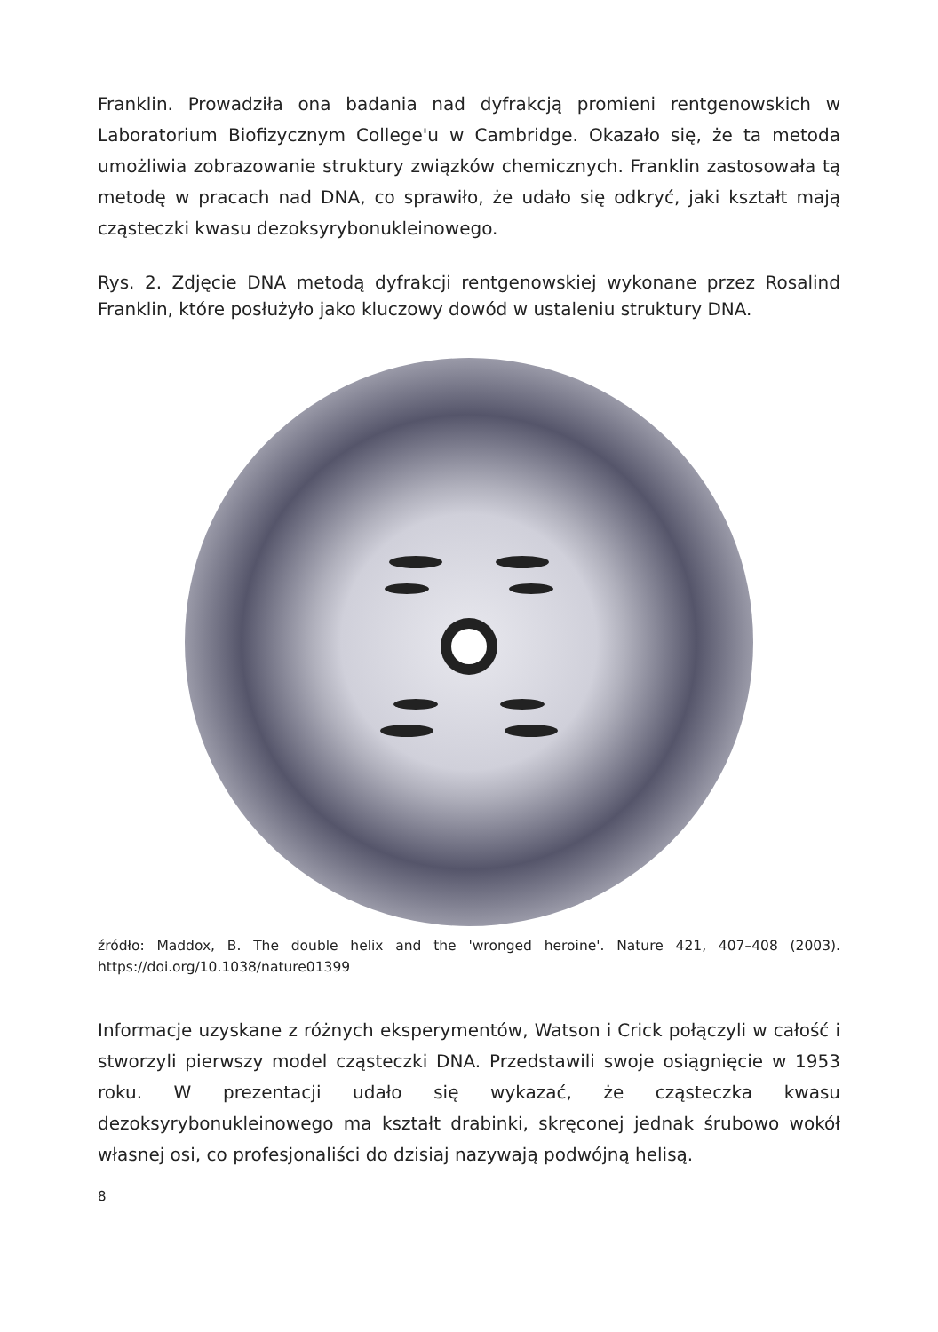Franklin. Prowadziła ona badania nad dyfrakcją promieni rentgenowskich w Laboratorium Biofizycznym College'u w Cambridge. Okazało się, że ta metoda umożliwia zobrazowanie struktury związków chemicznych. Franklin zastosowała tą metodę w pracach nad DNA, co sprawiło, że udało się odkryć, jaki kształt mają cząsteczki kwasu dezoksyrybonukleinowego.
Rys. 2. Zdjęcie DNA metodą dyfrakcji rentgenowskiej wykonane przez Rosalind Franklin, które posłużyło jako kluczowy dowód w ustaleniu struktury DNA.
źródło: Maddox, B. The double helix and the 'wronged heroine'. Nature 421, 407–408 (2003). https://doi.org/10.1038/nature01399
Informacje uzyskane z różnych eksperymentów, Watson i Crick połączyli w całość i stworzyli pierwszy model cząsteczki DNA. Przedstawili swoje osiągnięcie w 1953 roku. W prezentacji udało się wykazać, że cząsteczka kwasu dezoksyrybonukleinowego ma kształt drabinki, skręconej jednak śrubowo wokół własnej osi, co profesjonaliści do dzisiaj nazywają podwójną helisą.
8